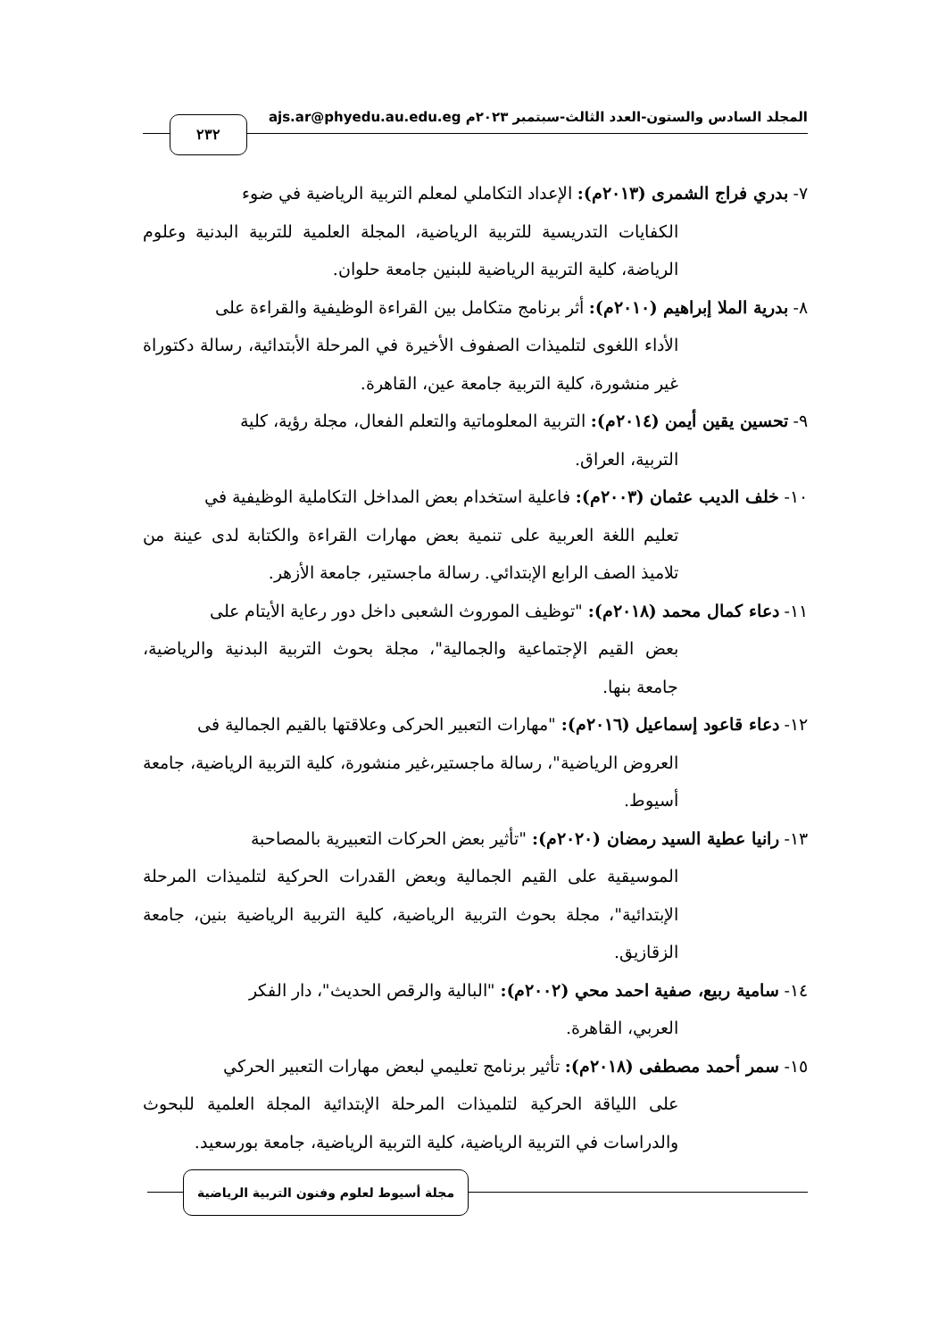المجلد السادس والستون-العدد الثالث-سبتمبر ٢٠٢٣م ajs.ar@phyedu.au.edu.eg
٢٣٢
٧- بدري فراج الشمرى (٢٠١٣م): الإعداد التكاملي لمعلم التربية الرياضية في ضوء
الكفايات التدريسية للتربية الرياضية، المجلة العلمية للتربية البدنية وعلوم الرياضة، كلية التربية الرياضية للبنين جامعة حلوان.
٨- بدرية الملا إبراهيم (٢٠١٠م): أثر برنامج متكامل بين القراءة الوظيفية والقراءة على
الأداء اللغوى لتلميذات الصفوف الأخيرة في المرحلة الأبتدائية، رسالة دكتوراة غير منشورة، كلية التربية جامعة عين، القاهرة.
٩- تحسين يقين أيمن (٢٠١٤م): التربية المعلوماتية والتعلم الفعال، مجلة رؤية، كلية
التربية، العراق.
١٠- خلف الديب عثمان (٢٠٠٣م): فاعلية استخدام بعض المداخل التكاملية الوظيفية في
تعليم اللغة العربية على تنمية بعض مهارات القراءة والكتابة لدى عينة من تلاميذ الصف الرابع الإبتدائي. رسالة ماجستير، جامعة الأزهر.
١١- دعاء كمال محمد (٢٠١٨م): "توظيف الموروث الشعبى داخل دور رعاية الأيتام على
بعض القيم الإجتماعية والجمالية"، مجلة بحوث التربية البدنية والرياضية، جامعة بنها.
١٢- دعاء قاعود إسماعيل (٢٠١٦م): "مهارات التعبير الحركى وعلاقتها بالقيم الجمالية فى
العروض الرياضية"، رسالة ماجستير،غير منشورة، كلية التربية الرياضية، جامعة أسيوط.
١٣- رانيا عطية السيد رمضان (٢٠٢٠م): "تأثير بعض الحركات التعبيرية بالمصاحبة
الموسيقية على القيم الجمالية وبعض القدرات الحركية لتلميذات المرحلة الإبتدائية"، مجلة بحوث التربية الرياضية، كلية التربية الرياضية بنين، جامعة الزقازيق.
١٤- سامية ربيع، صفية احمد محي (٢٠٠٢م): "البالية والرقص الحديث"، دار الفكر
العربي، القاهرة.
١٥- سمر أحمد مصطفى (٢٠١٨م): تأثير برنامج تعليمي لبعض مهارات التعبير الحركي
على اللياقة الحركية لتلميذات المرحلة الإبتدائية المجلة العلمية للبحوث والدراسات في التربية الرياضية، كلية التربية الرياضية، جامعة بورسعيد.
مجلة أسيوط لعلوم وفنون التربية الرياضية